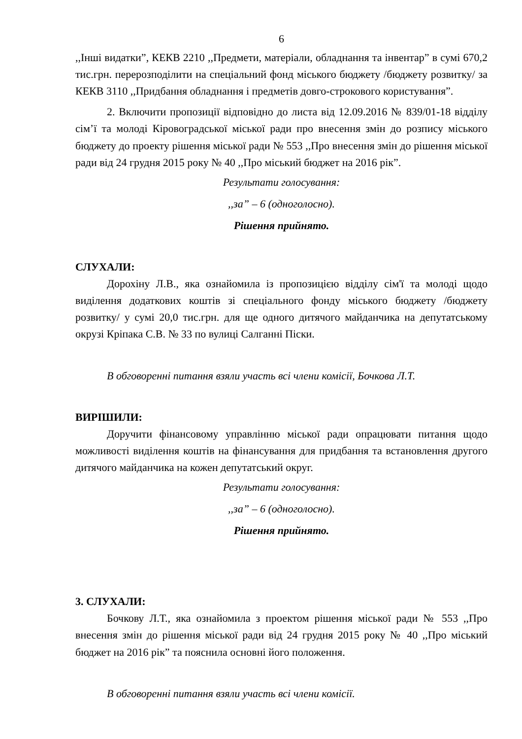6
,,Інші видатки”, КЕКВ 2210 ,,Предмети, матеріали, обладнання та інвентар” в сумі 670,2 тис.грн. перерозподілити на спеціальний фонд міського бюджету /бюджету розвитку/ за КЕКВ 3110 ,,Придбання обладнання і предметів довго-строкового користування”.
2. Включити пропозиції відповідно до листа від 12.09.2016 № 839/01-18 відділу сім’ї та молоді Кіровоградської міської ради про внесення змін до розпису міського бюджету до проекту рішення міської ради № 553 ,,Про внесення змін до рішення міської ради від 24 грудня 2015 року № 40 ,,Про міський бюджет на 2016 рік”.
Результати голосування:
,,за” – 6 (одноголосно).
Рішення прийнято.
СЛУХАЛИ:
Дорохіну Л.В., яка ознайомила із пропозицією відділу сім'ї та молоді щодо виділення додаткових коштів зі спеціального фонду міського бюджету /бюджету розвитку/ у сумі 20,0 тис.грн. для ще одного дитячого майданчика на депутатському окрузі Кріпака С.В. № 33 по вулиці Салганні Піски.
В обговоренні питання взяли участь всі члени комісії, Бочкова Л.Т.
ВИРІШИЛИ:
Доручити фінансовому управлінню міської ради опрацювати питання щодо можливості виділення коштів на фінансування для придбання та встановлення другого дитячого майданчика на кожен депутатський округ.
Результати голосування:
,,за” – 6 (одноголосно).
Рішення прийнято.
3. СЛУХАЛИ:
Бочкову Л.Т., яка ознайомила з проектом рішення міської ради № 553 ,,Про внесення змін до рішення міської ради від 24 грудня 2015 року № 40 ,,Про міський бюджет на 2016 рік” та пояснила основні його положення.
В обговоренні питання взяли участь всі члени комісії.